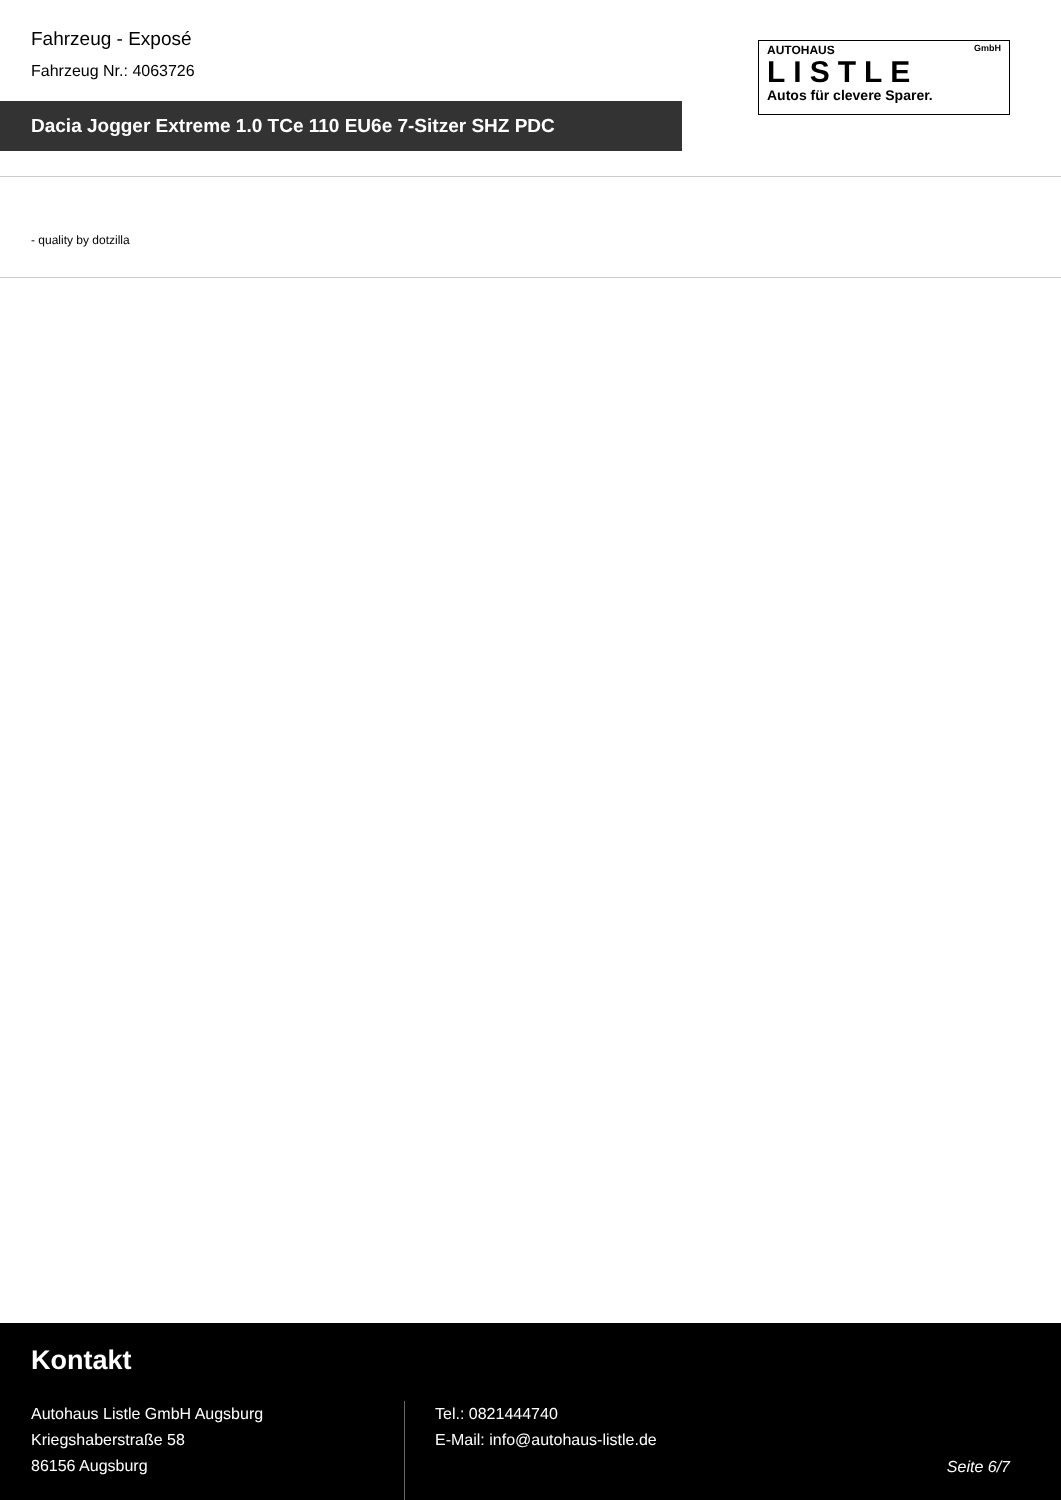Fahrzeug - Exposé
Fahrzeug Nr.: 4063726
AUTOHAUS GmbH
LISTLE
Autos für clevere Sparer.
Dacia Jogger Extreme 1.0 TCe 110 EU6e 7-Sitzer SHZ PDC
- quality by dotzilla
Kontakt
Autohaus Listle GmbH Augsburg
Kriegshaberstraße 58
86156 Augsburg
Tel.: 0821444740
E-Mail: info@autohaus-listle.de
Seite 6/7